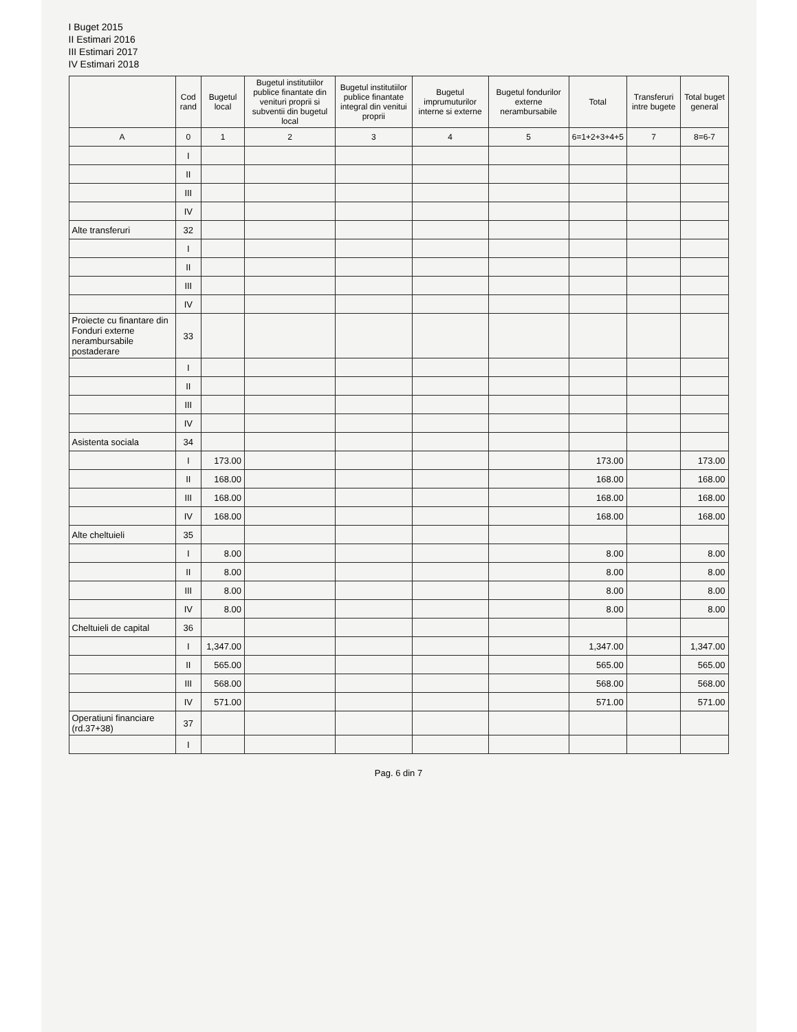I Buget 2015
II Estimari 2016
III Estimari 2017
IV Estimari 2018
| | Cod rand | Bugetul local | Bugetul institutiilor publice finantate din venituri proprii si subventii din bugetul local | Bugetul institutiilor publice finantate integral din venitui proprii | Bugetul imprumuturilor interne si externe | Bugetul fondurilor externe nerambursabile | Total | Transferuri intre bugete | Total buget general |
| --- | --- | --- | --- | --- | --- | --- | --- | --- | --- |
| A | 0 | 1 | 2 | 3 | 4 | 5 | 6=1+2+3+4+5 | 7 | 8=6-7 |
| | I | | | | | | | | |
| | II | | | | | | | | |
| | III | | | | | | | | |
| | IV | | | | | | | | |
| Alte transferuri | 32 | | | | | | | | |
| | I | | | | | | | | |
| | II | | | | | | | | |
| | III | | | | | | | | |
| | IV | | | | | | | | |
| Proiecte cu finantare din Fonduri externe nerambursabile postaderare | 33 | | | | | | | | |
| | I | | | | | | | | |
| | II | | | | | | | | |
| | III | | | | | | | | |
| | IV | | | | | | | | |
| Asistenta sociala | 34 | | | | | | | | |
| | I | 173.00 | | | | | 173.00 | | 173.00 |
| | II | 168.00 | | | | | 168.00 | | 168.00 |
| | III | 168.00 | | | | | 168.00 | | 168.00 |
| | IV | 168.00 | | | | | 168.00 | | 168.00 |
| Alte cheltuieli | 35 | | | | | | | | |
| | I | 8.00 | | | | | 8.00 | | 8.00 |
| | II | 8.00 | | | | | 8.00 | | 8.00 |
| | III | 8.00 | | | | | 8.00 | | 8.00 |
| | IV | 8.00 | | | | | 8.00 | | 8.00 |
| Cheltuieli de capital | 36 | | | | | | | | |
| | I | 1,347.00 | | | | | 1,347.00 | | 1,347.00 |
| | II | 565.00 | | | | | 565.00 | | 565.00 |
| | III | 568.00 | | | | | 568.00 | | 568.00 |
| | IV | 571.00 | | | | | 571.00 | | 571.00 |
| Operatiuni financiare (rd.37+38) | 37 | | | | | | | | |
| | I | | | | | | | | |
Pag. 6 din 7